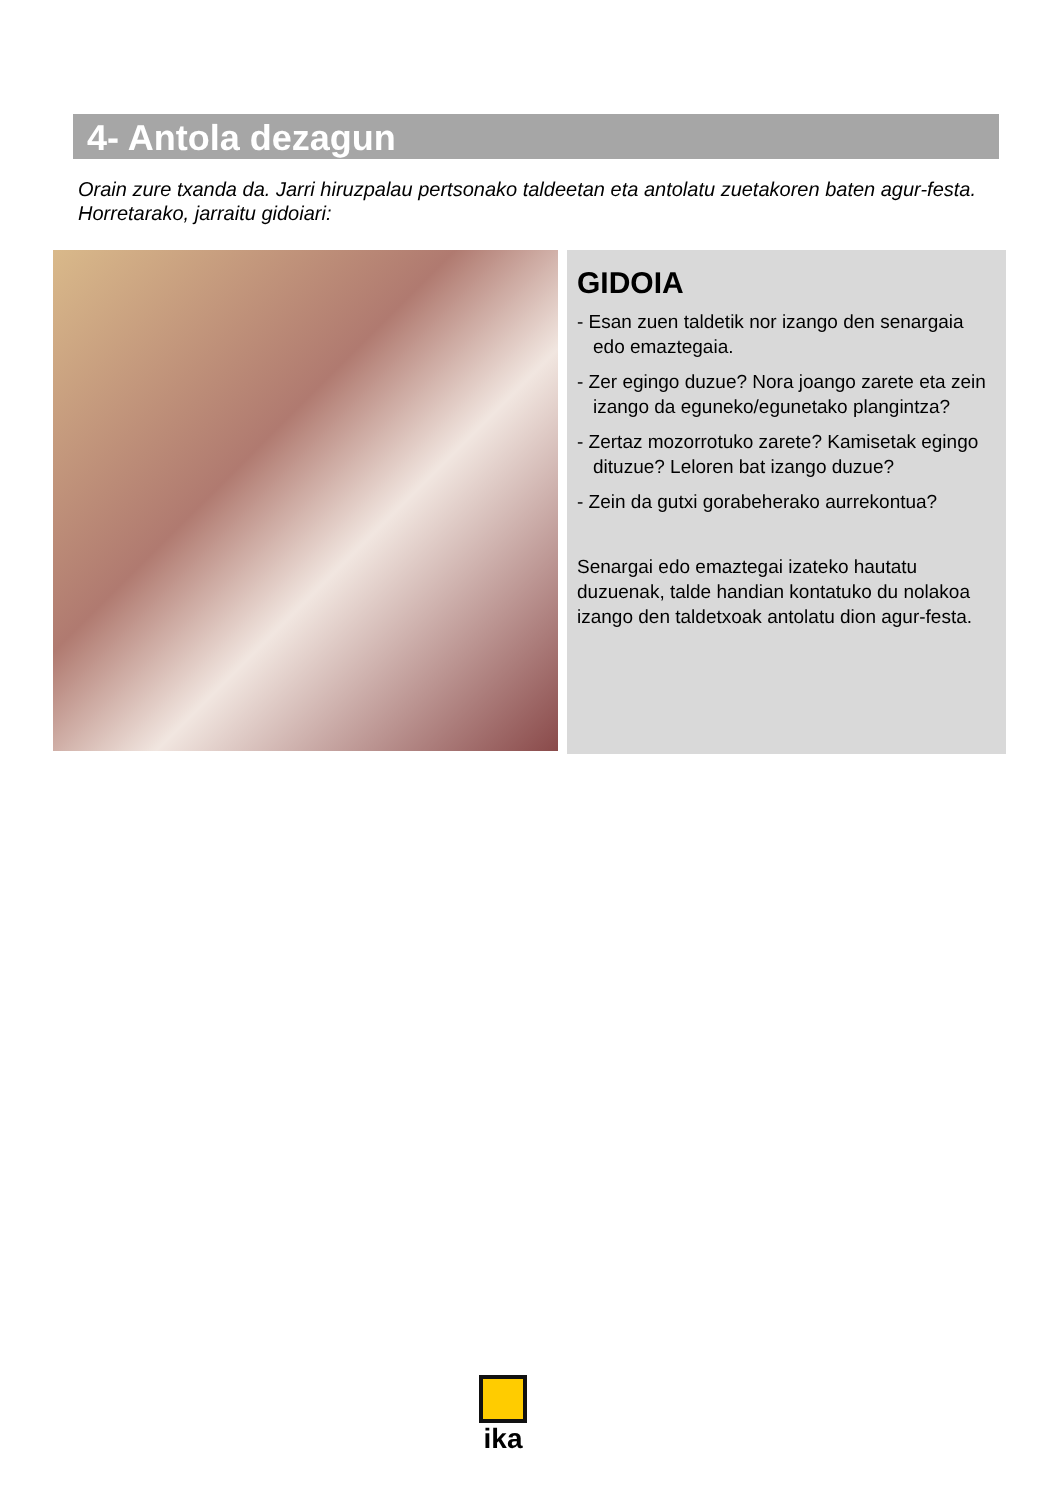4- Antola dezagun
Orain zure txanda da. Jarri hiruzpalau pertsonako taldeetan eta antolatu zuetakoren baten agur-festa. Horretarako, jarraitu gidoiari:
GIDOIA
- Esan zuen taldetik nor izango den senargaia edo emaztegaia.
- Zer egingo duzue? Nora joango zarete eta zein izango da eguneko/egunetako plangintza?
- Zertaz mozorrotuko zarete? Kamisetak egingo dituzue? Leloren bat izango duzue?
- Zein da gutxi gorabeherako aurrekontua?
Senargai edo emaztegai izateko hautatu duzuenak, talde handian kontatuko du nolakoa izango den taldetxoak antolatu dion agur-festa.
ika